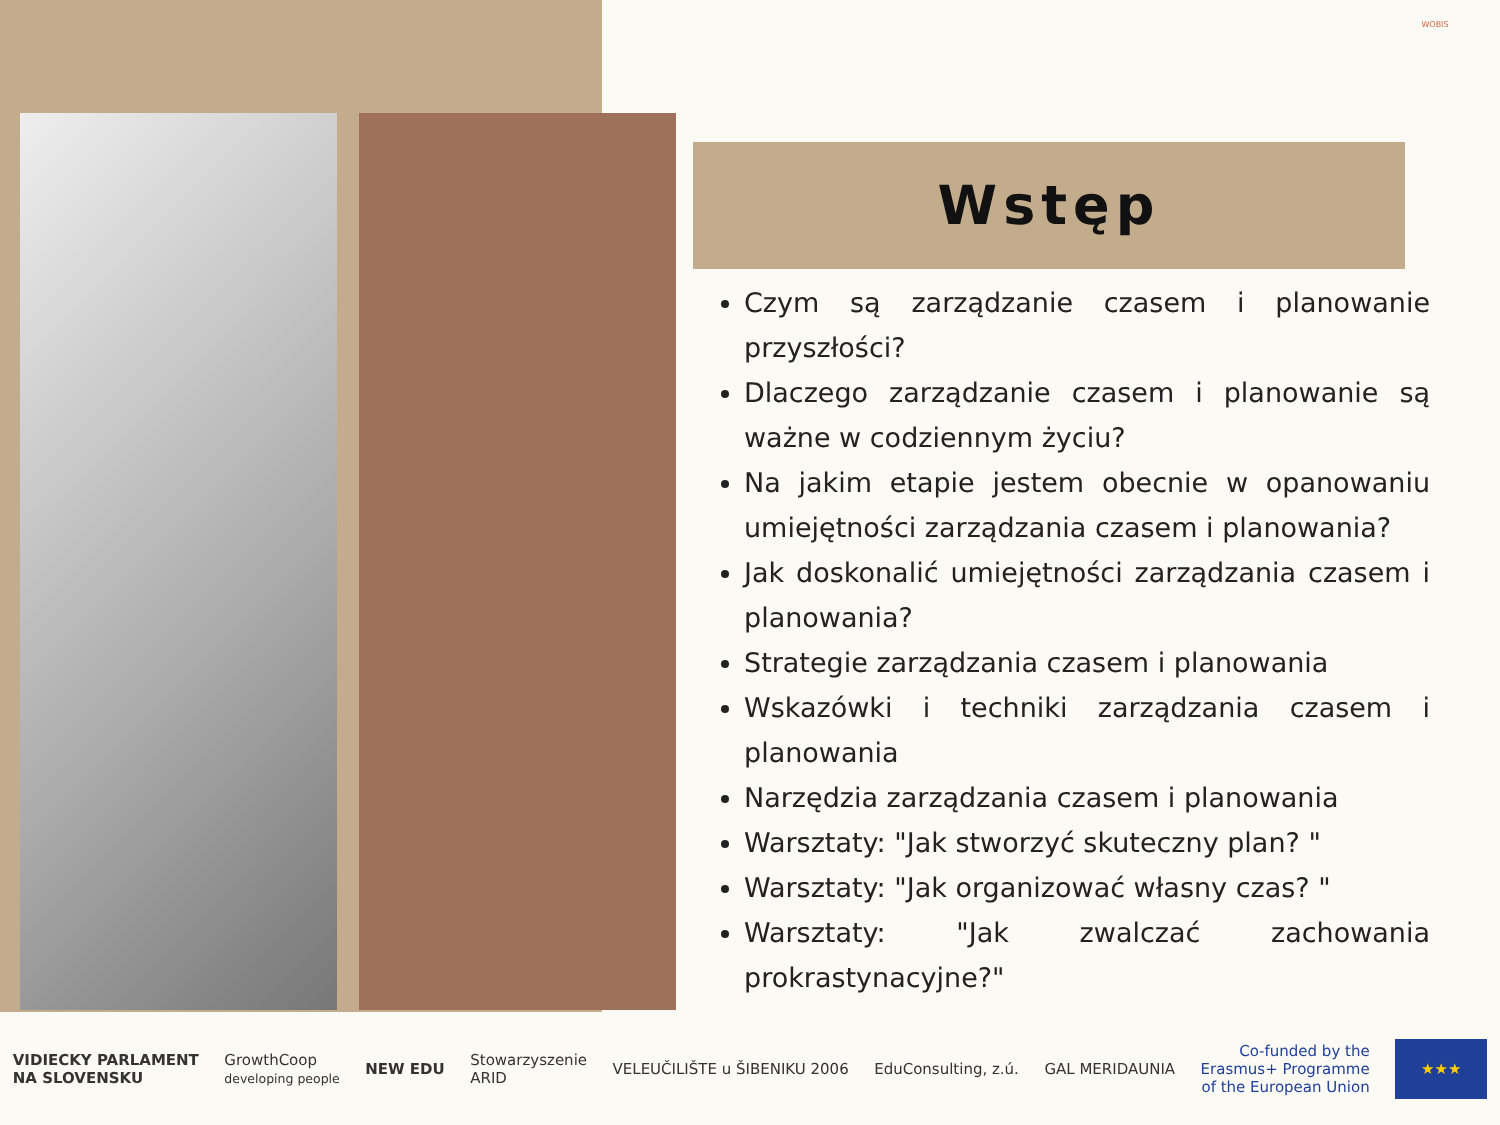WOBIS
Wstęp
Czym są zarządzanie czasem i planowanie przyszłości?
Dlaczego zarządzanie czasem i planowanie są ważne w codziennym życiu?
Na jakim etapie jestem obecnie w opanowaniu umiejętności zarządzania czasem i planowania?
Jak doskonalić umiejętności zarządzania czasem i planowania?
Strategie zarządzania czasem i planowania
Wskazówki i techniki zarządzania czasem i planowania
Narzędzia zarządzania czasem i planowania
Warsztaty: "Jak stworzyć skuteczny plan? "
Warsztaty: "Jak organizować własny czas? "
Warsztaty: "Jak zwalczać zachowania prokrastynacyjne?"
VIDIECKY PARLAMENT
NA SLOVENSKU
GrowthCoop
developing people
NEW EDU
Stowarzyszenie
ARID
VELEUČILIŠTE u ŠIBENIKU 2006 EduConsulting, z.ú. GAL MERIDAUNIA
Co-funded by the
Erasmus+ Programme
of the European Union
★★★